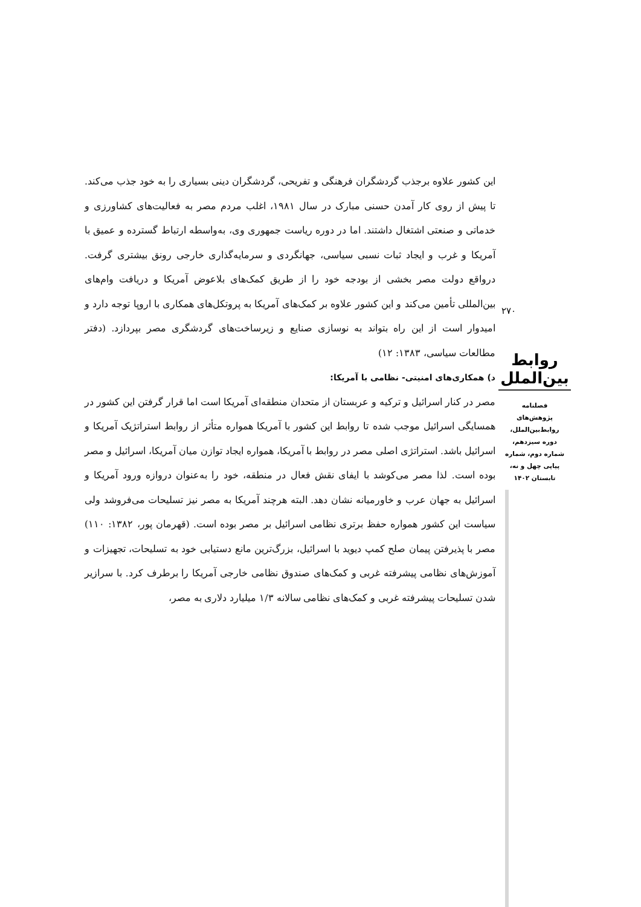این کشور علاوه برجذب گردشگران فرهنگی و تفریحی، گردشگران دینی بسیاری را به خود جذب می‌کند. تا پیش از روی کار آمدن حسنی مبارک در سال ۱۹۸۱، اغلب مردم مصر به فعالیت‌های کشاورزی و خدماتی و صنعتی اشتغال داشتند. اما در دوره ریاست جمهوری وی، به‌واسطه ارتباط گسترده و عمیق با آمریکا و غرب و ایجاد ثبات نسبی سیاسی، جهانگردی و سرمایه‌گذاری خارجی رونق بیشتری گرفت. درواقع دولت مصر بخشی از بودجه خود را از طریق کمک‌های بلاعوض آمریکا و دریافت وام‌های بین‌المللی تأمین می‌کند و این کشور علاوه بر کمک‌های آمریکا به پروتکل‌های همکاری با اروپا توجه دارد و امیدوار است از این راه بتواند به نوسازی صنایع و زیرساخت‌های گردشگری مصر بپردازد. (دفتر مطالعات سیاسی، ۱۳۸۳: ۱۲)
د) همکاری‌های امنیتی- نظامی با آمریکا:
مصر در کنار اسرائیل و ترکیه و عربستان از متحدان منطقه‌ای آمریکا است اما قرار گرفتن این کشور در همسایگی اسرائیل موجب شده تا روابط این کشور با آمریکا همواره متأثر از روابط استراتژیک آمریکا و اسرائیل باشد. استراتژی اصلی مصر در روابط با آمریکا، همواره ایجاد توازن میان آمریکا، اسرائیل و مصر بوده است. لذا مصر می‌کوشد با ایفای نقش فعال در منطقه، خود را به‌عنوان دروازه ورود آمریکا و اسرائیل به جهان عرب و خاورمیانه نشان دهد. البته هرچند آمریکا به مصر نیز تسلیحات می‌فروشد ولی سیاست این کشور همواره حفظ برتری نظامی اسرائیل بر مصر بوده است. (قهرمان پور، ۱۳۸۲: ۱۱۰) مصر با پذیرفتن پیمان صلح کمپ دیوید با اسرائیل، بزرگ‌ترین مانع دستیابی خود به تسلیحات، تجهیزات و آموزش‌های نظامی پیشرفته غربی و کمک‌های صندوق نظامی خارجی آمریکا را برطرف کرد. با سرازیر شدن تسلیحات پیشرفته غربی و کمک‌های نظامی سالانه ۱/۳ میلیارد دلاری به مصر،
۲۷۰
روابط بین‌الملل
فصلنامه
پژوهش‌های
روابط‌بین‌الملل،
دوره سیزدهم،
شماره دوم، شماره
پیاپی چهل و نه،
تابستان ۱۴۰۲